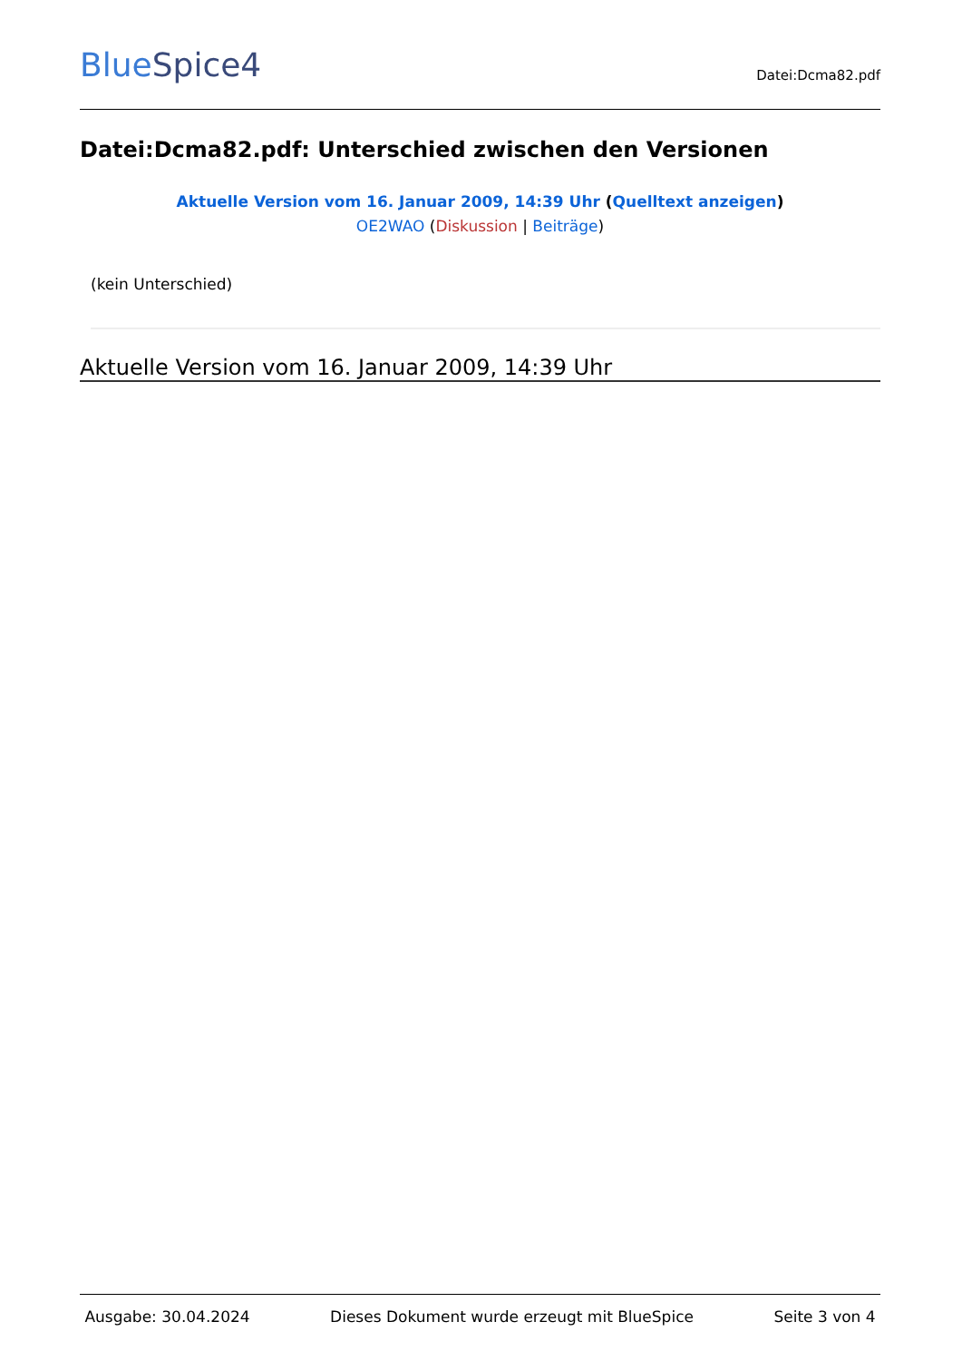BlueSpice4
Datei:Dcma82.pdf
Datei:Dcma82.pdf: Unterschied zwischen den Versionen
Aktuelle Version vom 16. Januar 2009, 14:39 Uhr (Quelltext anzeigen)
OE2WAO (Diskussion | Beiträge)
(kein Unterschied)
Aktuelle Version vom 16. Januar 2009, 14:39 Uhr
Ausgabe: 30.04.2024 Dieses Dokument wurde erzeugt mit BlueSpice Seite 3 von 4